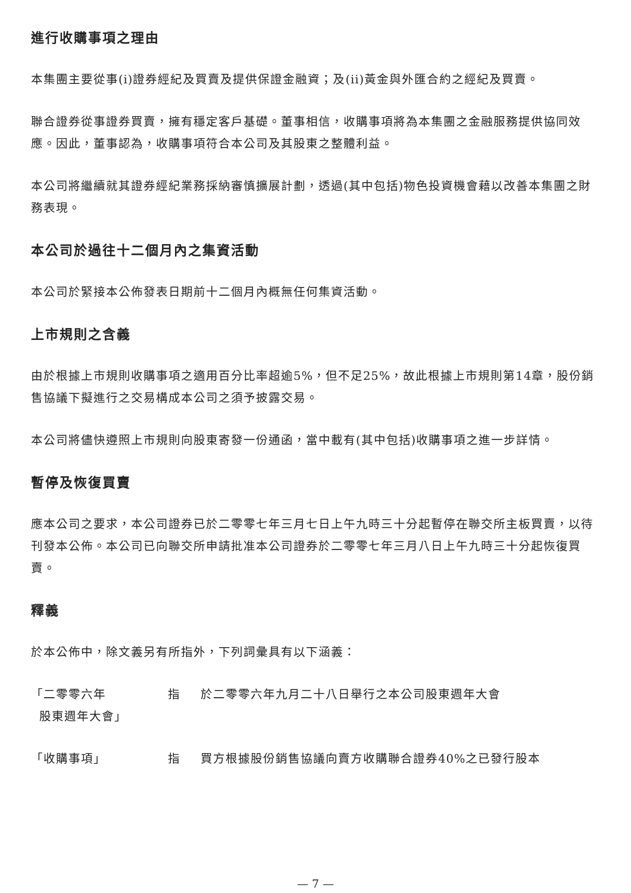進行收購事項之理由
本集團主要從事(i)證券經紀及買賣及提供保證金融資；及(ii)黃金與外匯合約之經紀及買賣。
聯合證券從事證券買賣，擁有穩定客戶基礎。董事相信，收購事項將為本集團之金融服務提供協同效應。因此，董事認為，收購事項符合本公司及其股東之整體利益。
本公司將繼續就其證券經紀業務採納審慎擴展計劃，透過(其中包括)物色投資機會藉以改善本集團之財務表現。
本公司於過往十二個月內之集資活動
本公司於緊接本公佈發表日期前十二個月內概無任何集資活動。
上市規則之含義
由於根據上市規則收購事項之適用百分比率超逾5%，但不足25%，故此根據上市規則第14章，股份銷售協議下擬進行之交易構成本公司之須予披露交易。
本公司將儘快遵照上市規則向股東寄發一份通函，當中載有(其中包括)收購事項之進一步詳情。
暫停及恢復買賣
應本公司之要求，本公司證券已於二零零七年三月七日上午九時三十分起暫停在聯交所主板買賣，以待刊發本公佈。本公司已向聯交所申請批准本公司證券於二零零七年三月八日上午九時三十分起恢復買賣。
釋義
於本公佈中，除文義另有所指外，下列詞彙具有以下涵義：
「二零零六年
股東週年大會」
指 於二零零六年九月二十八日舉行之本公司股東週年大會
「收購事項」 指 買方根據股份銷售協議向賣方收購聯合證券40%之已發行股本
— 7 —